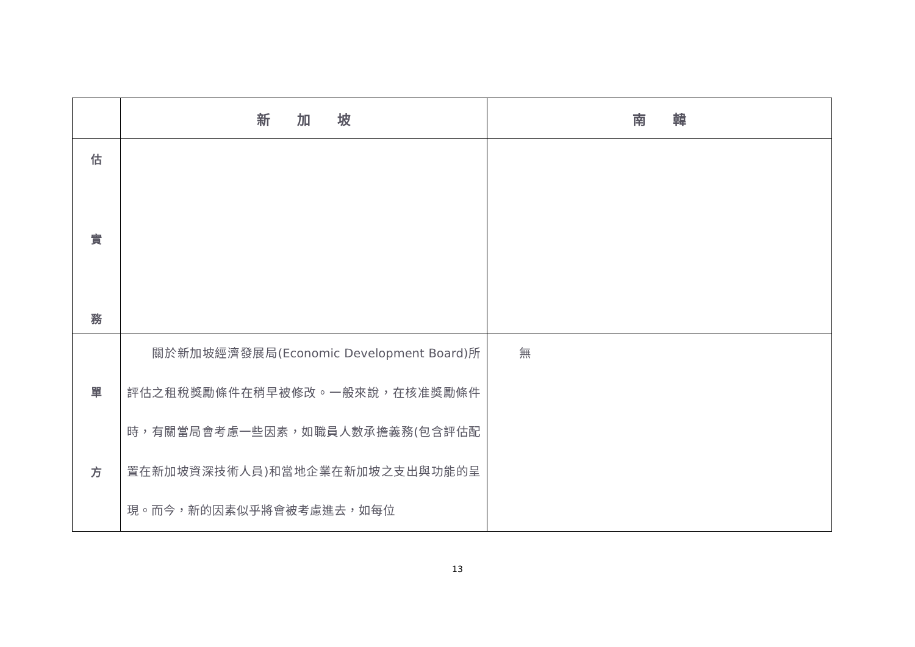| | 新 加 坡 | 南 韓 |
| --- | --- | --- |
| 估 實 務 | | |
| 單 方 | 關於新加坡經濟發展局(Economic Development Board)所評估之租稅獎勵條件在稍早被修改。一般來說，在核准獎勵條件時，有關當局會考慮一些因素，如職員人數承擔義務(包含評估配置在新加坡資深技術人員)和當地企業在新加坡之支出與功能的呈現。而今，新的因素似乎將會被考慮進去，如每位 | 無 |
13